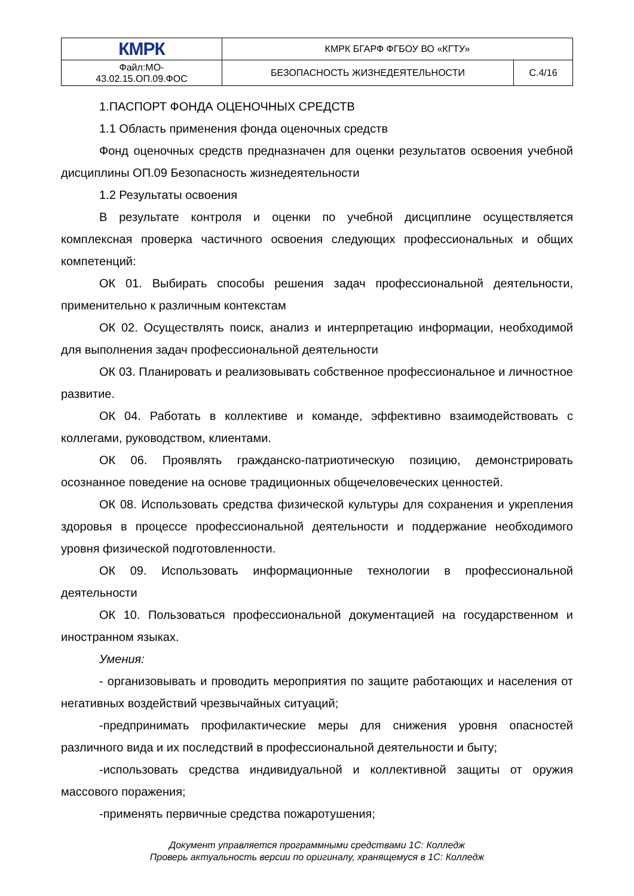| КМРК | КМРК БГАРФ ФГБОУ ВО «КГТУ» | |
| Файл:МО- 43.02.15.ОП.09.ФОС | БЕЗОПАСНОСТЬ ЖИЗНЕДЕЯТЕЛЬНОСТИ | С.4/16 |
1.ПАСПОРТ ФОНДА ОЦЕНОЧНЫХ СРЕДСТВ
1.1 Область применения фонда оценочных средств
Фонд оценочных средств предназначен для оценки результатов освоения учебной дисциплины ОП.09 Безопасность жизнедеятельности
1.2 Результаты освоения
В результате контроля и оценки по учебной дисциплине осуществляется комплексная проверка частичного освоения следующих профессиональных и общих компетенций:
ОК 01. Выбирать способы решения задач профессиональной деятельности, применительно к различным контекстам
ОК 02. Осуществлять поиск, анализ и интерпретацию информации, необходимой для выполнения задач профессиональной деятельности
ОК 03. Планировать и реализовывать собственное профессиональное и личностное развитие.
ОК 04. Работать в коллективе и команде, эффективно взаимодействовать с коллегами, руководством, клиентами.
ОК 06. Проявлять гражданско-патриотическую позицию, демонстрировать осознанное поведение на основе традиционных общечеловеческих ценностей.
ОК 08. Использовать средства физической культуры для сохранения и укрепления здоровья в процессе профессиональной деятельности и поддержание необходимого уровня физической подготовленности.
ОК 09. Использовать информационные технологии в профессиональной деятельности
ОК 10. Пользоваться профессиональной документацией на государственном и иностранном языках.
Умения:
- организовывать и проводить мероприятия по защите работающих и населения от негативных воздействий чрезвычайных ситуаций;
-предпринимать профилактические меры для снижения уровня опасностей различного вида и их последствий в профессиональной деятельности и быту;
-использовать средства индивидуальной и коллективной защиты от оружия массового поражения;
-применять первичные средства пожаротушения;
Документ управляется программными средствами 1С: Колледж
Проверь актуальность версии по оригиналу, хранящемуся в 1С: Колледж